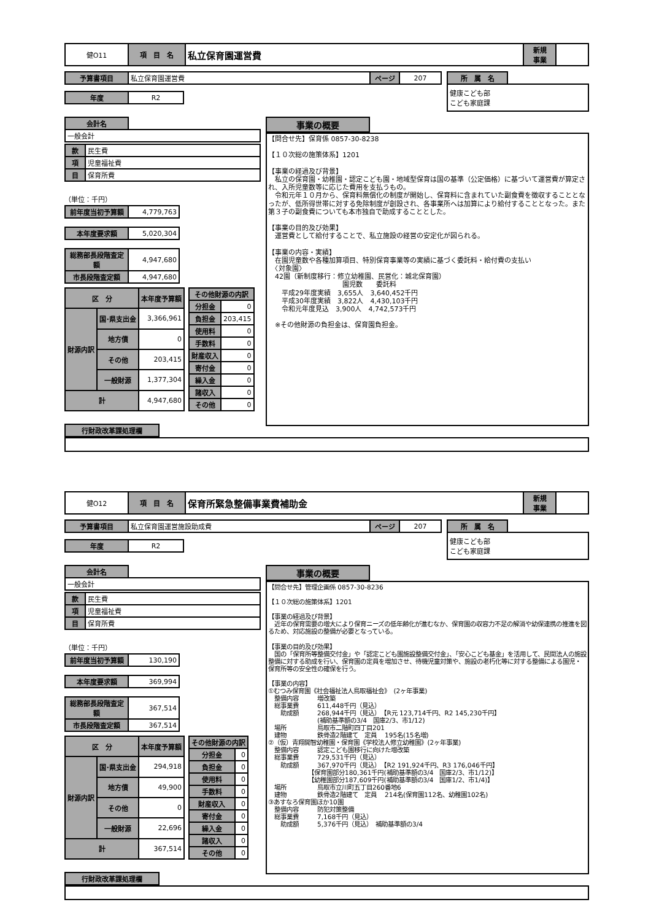| 健O11 | 項 目 名 | 私立保育園運営費 | 新規 事業 | |
| 予算書項目 | 私立保育園運営費 | ページ | 207 |
| 年度 | R2 |
| 所 属 名 | |
| 健康こども部 こども家庭課 | |
| 会計名 | |
| 一般会計 | |
| 款 | 民生費 |
| 項 | 児童福祉費 |
| 目 | 保育所費 |
（単位：千円）
| 前年度当初予算額 | 4,779,763 |
| 本年度要求額 | 5,020,304 |
| 総務部長段階査定額 | 4,947,680 |
| 市長段階査定額 | 4,947,680 |
| 区 分 | | 本年度予算額 |
| --- | --- | --- |
| 財源内訳 | 国･県支出金 | 3,366,961 |
| | 地方債 | 0 |
| | その他 | 203,415 |
| | 一般財源 | 1,377,304 |
| 計 | | 4,947,680 |
| その他財源の内訳 | |
| --- | --- |
| 分担金 | 0 |
| 負担金 | 203,415 |
| 使用料 | 0 |
| 手数料 | 0 |
| 財産収入 | 0 |
| 寄付金 | 0 |
| 繰入金 | 0 |
| 諸収入 | 0 |
| その他 | 0 |
| 行財政改革課処理欄 |
| 事業の概要 |
【問合せ先】保育係 0857-30-8238 【１０次総の施策体系】1201 【事業の経過及び背景】 　私立の保育園・幼稚園・認定こども園・地域型保育は国の基準（公定価格）に基づいて運営費が算定され、入所児童数等に応じた費用を支払うもの。 　令和元年１０月から、保育料無償化の制度が開始し、保育料に含まれていた副食費を徴収することとなったが、低所得世帯に対する免除制度が創設され、各事業所へは加算により給付することとなった。また第３子の副食費についても本市独自で助成することとした。 【事業の目的及び効果】 　運営費として給付することで、私立施設の経営の安定化が図られる。 【事業の内容・実績】 　在園児童数や各種加算項目、特別保育事業等の実績に基づく委託料・給付費の支払い 　〈対象園〉 　42園（新制度移行：修立幼稚園、民営化：城北保育園） 　　　　　　　　　　　園児数　　委託料 　　平成29年度実績　3,655人　3,640,452千円 　　平成30年度実績　3,822人　4,430,103千円 　　令和元年度見込　3,900人　4,742,573千円 　※その他財源の負担金は、保育園負担金。
| 健O12 | 項 目 名 | 保育所緊急整備事業費補助金 | 新規 事業 | |
| 予算書項目 | 私立保育園運営施設助成費 | ページ | 207 |
| 年度 | R2 |
| 所 属 名 | |
| 健康こども部 こども家庭課 | |
| 会計名 | |
| 一般会計 | |
| 款 | 民生費 |
| 項 | 児童福祉費 |
| 目 | 保育所費 |
（単位：千円）
| 前年度当初予算額 | 130,190 |
| 本年度要求額 | 369,994 |
| 総務部長段階査定額 | 367,514 |
| 市長段階査定額 | 367,514 |
| 区 分 | | 本年度予算額 |
| --- | --- | --- |
| 財源内訳 | 国･県支出金 | 294,918 |
| | 地方債 | 49,900 |
| | その他 | 0 |
| | 一般財源 | 22,696 |
| 計 | | 367,514 |
| その他財源の内訳 | |
| --- | --- |
| 分担金 | 0 |
| 負担金 | 0 |
| 使用料 | 0 |
| 手数料 | 0 |
| 財産収入 | 0 |
| 寄付金 | 0 |
| 繰入金 | 0 |
| 諸収入 | 0 |
| その他 | 0 |
| 行財政改革課処理欄 |
| 事業の概要 |
【問合せ先】管理企画係 0857-30-8236 【１０次総の施策体系】1201 【事業の経過及び背景】 　近年の保育需要の増大により保育ニーズの低年齢化が進むなか、保育園の収容力不足の解消や幼保連携の推進を図るため、対応施設の整備が必要となっている。 【事業の目的及び効果】 　国の「保育所等整備交付金」や「認定こども園施設整備交付金」、「安心こども基金」を活用して、民間法人の施設整備に対する助成を行い、保育園の定員を増加させ、待機児童対策や、施設の老朽化等に対する整備による園児・保育所等の安全性の確保を行う。 【事業の内容】 ①むつみ保育園《社会福祉法人鳥取福祉会》　(2ヶ年事業) 　整備内容　　　増改築 　総事業費　　　611,448千円（見込） 　　助成額　　　268,944千円（見込）　【R元 123,714千円、R2 145,230千円】 　　　　　　　　(補助基準額の3/4　国庫2/3、市1/12) 　場所　　　　　鳥取市二階町四丁目201 　建物　　　　　鉄骨造2階建て　定員　 195名(15名増) ②（仮）青翔開智幼稚園・保育園《学校法人修立幼稚園》(2ヶ年事業) 　整備内容　　　認定こども園移行に向けた増改築 　総事業費　　　729,531千円（見込） 　　助成額　　　367,970千円（見込）　【R2 191,924千円、R3 176,046千円】 　　　　　　　【保育園部分180,361千円(補助基準額の3/4　国庫2/3、市1/12)】 　　　　　　　【幼稚園部分187,609千円(補助基準額の3/4　国庫1/2、市1/4)】 　場所　　　　　鳥取市立川町五丁目260番地6 　建物　　　　　鉄骨造2階建て　定員　 214名(保育園112名、幼稚園102名) ③あすなろ保育園ほか10園 　整備内容　　　防犯対策整備 　総事業費　　　7,168千円（見込） 　　助成額　　　5,376千円（見込）　補助基準額の3/4